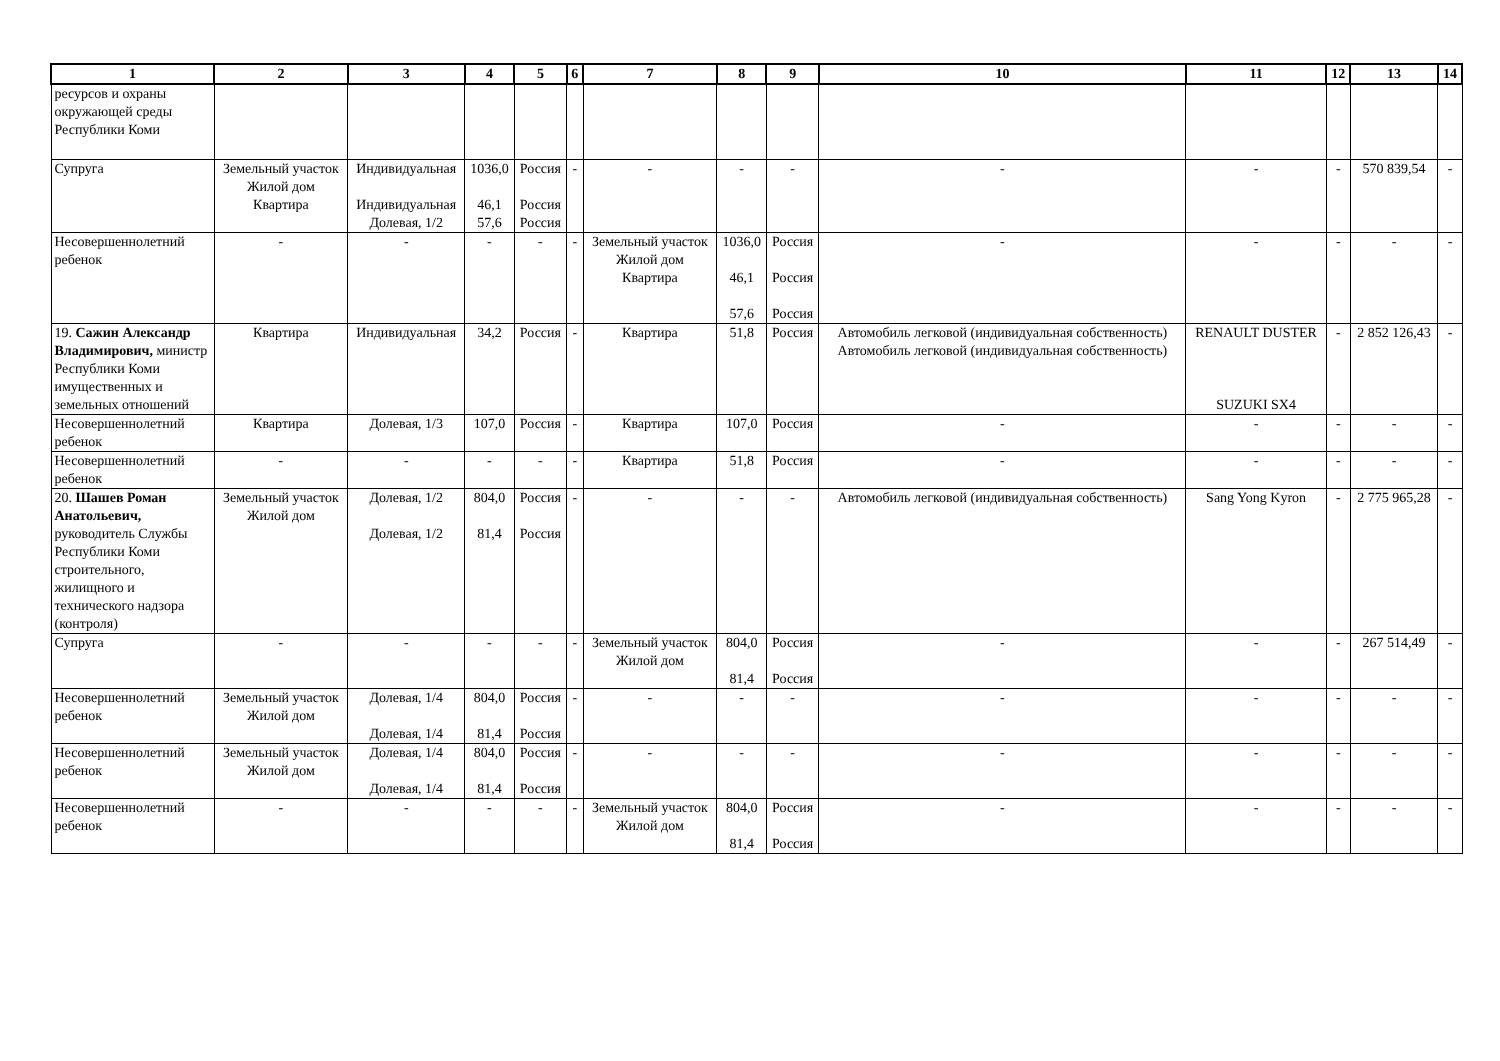| 1 | 2 | 3 | 4 | 5 | 6 | 7 | 8 | 9 | 10 | 11 | 12 | 13 | 14 |
| --- | --- | --- | --- | --- | --- | --- | --- | --- | --- | --- | --- | --- | --- |
| ресурсов и охраны окружающей среды Республики Коми | | | | | | | | | | | | | |
| Супруга | Земельный участок Жилой дом Квартира | Индивидуальная Индивидуальная Долевая, 1/2 | 1036,0 46,1 57,6 | Россия Россия Россия | - | - | - | - | - | - | - | 570 839,54 | - |
| Несовершеннолетний ребенок | - | - | - | - | - | Земельный участок Жилой дом Квартира | 1036,0 46,1 57,6 | Россия Россия Россия | - | - | - | - | - |
| 19. Сажин Александр Владимирович, министр Республики Коми имущественных и земельных отношений | Квартира | Индивидуальная | 34,2 | Россия | - | Квартира | 51,8 | Россия | Автомобиль легковой (индивидуальная собственность) Автомобиль легковой (индивидуальная собственность) | RENAULT DUSTER SUZUKI SX4 | - | 2 852 126,43 | - |
| Несовершеннолетний ребенок | Квартира | Долевая, 1/3 | 107,0 | Россия | - | Квартира | 107,0 | Россия | - | - | - | - | - |
| Несовершеннолетний ребенок | - | - | - | - | - | Квартира | 51,8 | Россия | - | - | - | - | - |
| 20. Шашев Роман Анатольевич, руководитель Службы Республики Коми строительного, жилищного и технического надзора (контроля) | Земельный участок Жилой дом | Долевая, 1/2 Долевая, 1/2 | 804,0 81,4 | Россия Россия | - | - | - | - | Автомобиль легковой (индивидуальная собственность) | Sang Yong Kyron | - | 2 775 965,28 | - |
| Супруга | - | - | - | - | - | Земельный участок Жилой дом | 804,0 81,4 | Россия Россия | - | - | - | 267 514,49 | - |
| Несовершеннолетний ребенок | Земельный участок Жилой дом | Долевая, 1/4 Долевая, 1/4 | 804,0 81,4 | Россия Россия | - | - | - | - | - | - | - | - | - |
| Несовершеннолетний ребенок | Земельный участок Жилой дом | Долевая, 1/4 Долевая, 1/4 | 804,0 81,4 | Россия Россия | - | - | - | - | - | - | - | - | - |
| Несовершеннолетний ребенок | - | - | - | - | - | Земельный участок Жилой дом | 804,0 81,4 | Россия Россия | - | - | - | - | - |